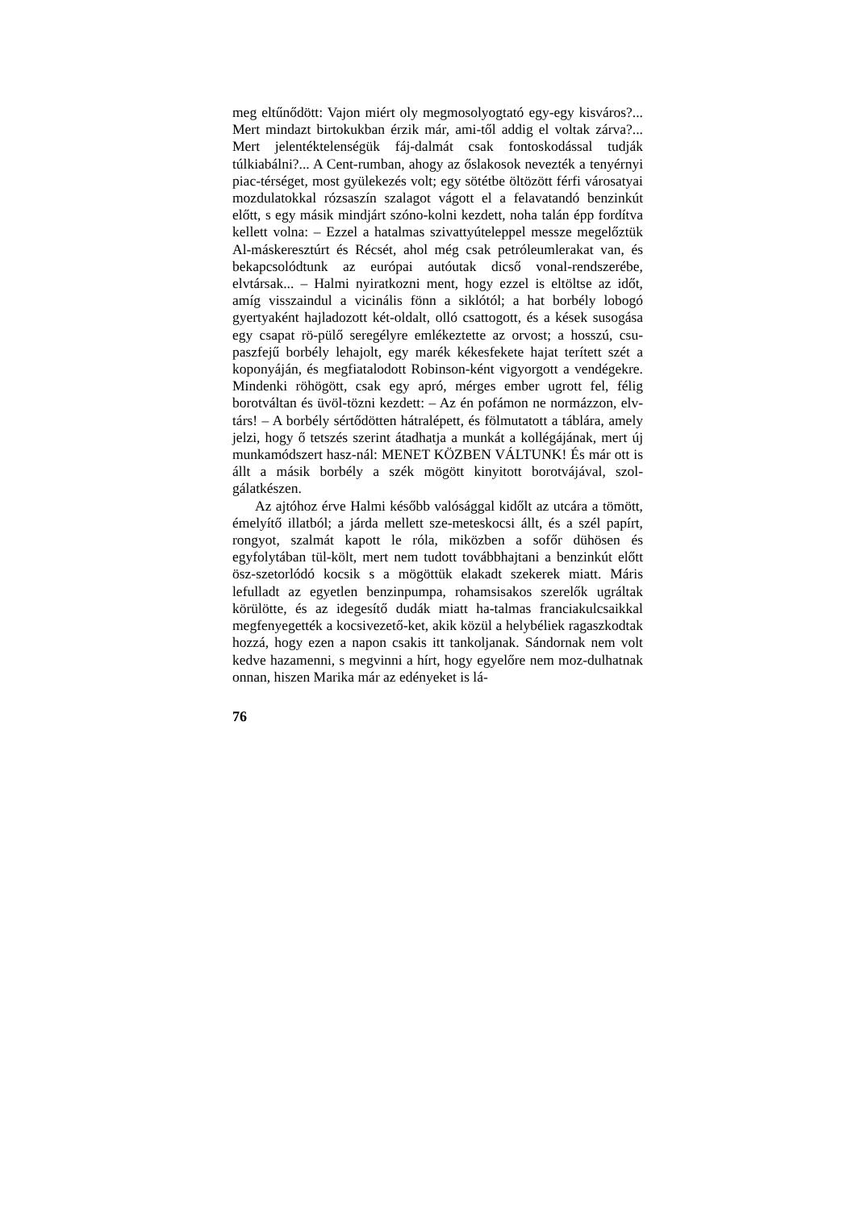meg eltűnődött: Vajon miért oly megmosolyogtató egy-egy kisváros?... Mert mindazt birtokukban érzik már, ami-től addig el voltak zárva?... Mert jelentéktelenségük fáj-dalmát csak fontoskodással tudják túlkiabálni?... A Cent-rumban, ahogy az őslakosok nevezték a tenyérnyi piac-térséget, most gyülekezés volt; egy sötétbe öltözött férfi városatyai mozdulatokkal rózsaszín szalagot vágott el a felavatandó benzinkút előtt, s egy másik mindjárt szóno-kolni kezdett, noha talán épp fordítva kellett volna: – Ezzel a hatalmas szivattyúteleppel messze megelőztük Al-máskeresztúrt és Récsét, ahol még csak petróleumlerakat van, és bekapcsolódtunk az európai autóutak dicső vonal-rendszerébe, elvtársak... – Halmi nyiratkozni ment, hogy ezzel is eltöltse az időt, amíg visszaindul a vicinális fönn a siklótól; a hat borbély lobogó gyertyaként hajladozott két-oldalt, olló csattogott, és a kések susogása egy csapat rö-pülő seregélyre emlékeztette az orvost; a hosszú, csu-paszfejű borbély lehajolt, egy marék kékesfekete hajat terített szét a koponyáján, és megfiatalodott Robinson-ként vigyorgott a vendégekre. Mindenki röhögött, csak egy apró, mérges ember ugrott fel, félig borotváltan és üvöl-tözni kezdett: – Az én pofámon ne normázzon, elv-társ! – A borbély sértődötten hátralépett, és fölmutatott a táblára, amely jelzi, hogy ő tetszés szerint átadhatja a munkát a kollégájának, mert új munkamódszert hasz-nál: MENET KÖZBEN VÁLTUNK! És már ott is állt a másik borbély a szék mögött kinyitott borotvájával, szol-gálatkészen.
Az ajtóhoz érve Halmi később valósággal kidőlt az utcára a tömött, émelyítő illatból; a járda mellett sze-meteskocsi állt, és a szél papírt, rongyot, szalmát kapott le róla, miközben a sofőr dühösen és egyfolytában tül-költ, mert nem tudott továbbhajtani a benzinkút előtt ösz-szetorlódó kocsik s a mögöttük elakadt szekerek miatt. Máris lefulladt az egyetlen benzinpumpa, rohamsisakos szerelők ugráltak körülötte, és az idegesítő dudák miatt ha-talmas franciakulcsaikkal megfenyegették a kocsivezető-ket, akik közül a helybéliek ragaszkodtak hozzá, hogy ezen a napon csakis itt tankoljanak. Sándornak nem volt kedve hazamenni, s megvinni a hírt, hogy egyelőre nem moz-dulhatnak onnan, hiszen Marika már az edényeket is lá-
76